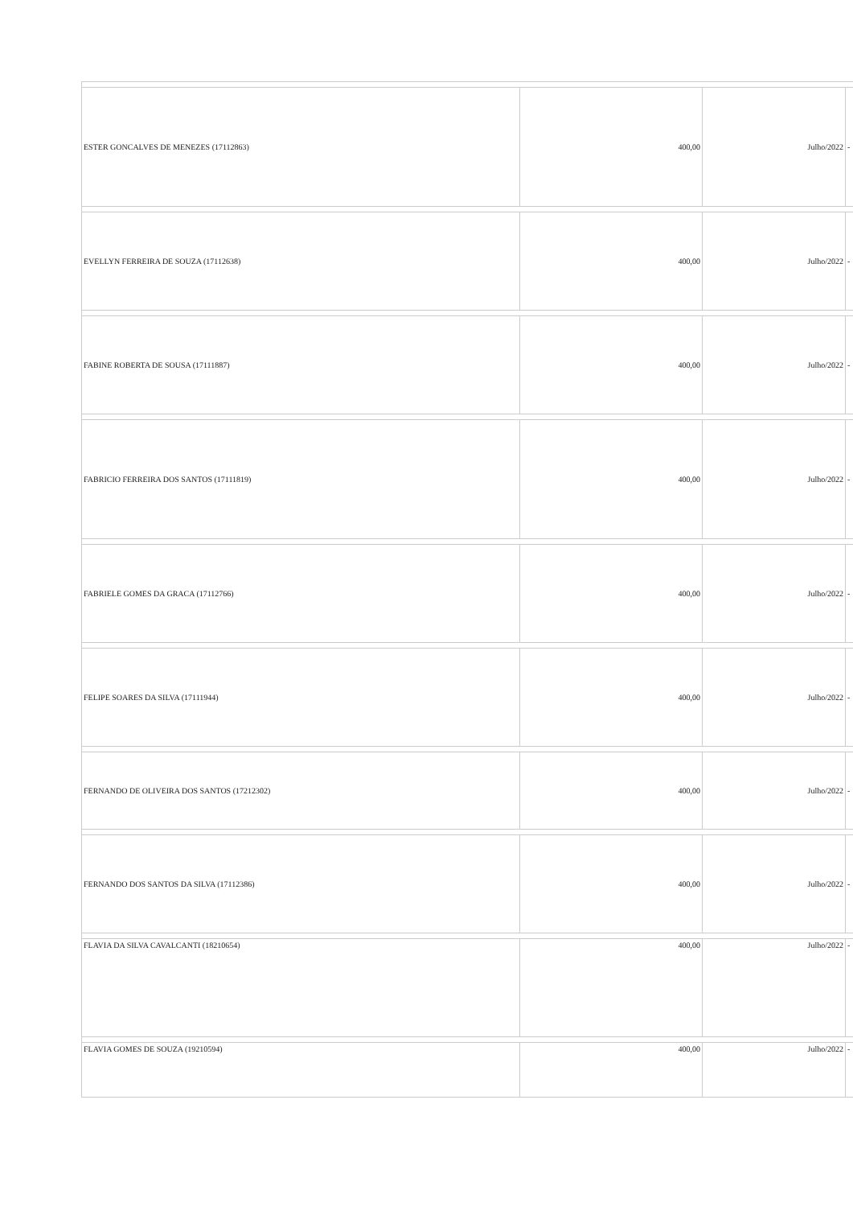| ESTER GONCALVES DE MENEZES (17112863) | 400,00 | Julho/2022 | - |
| EVELLYN FERREIRA DE SOUZA (17112638) | 400,00 | Julho/2022 | - |
| FABINE ROBERTA DE SOUSA (17111887) | 400,00 | Julho/2022 | - |
| FABRICIO FERREIRA DOS SANTOS (17111819) | 400,00 | Julho/2022 | - |
| FABRIELE GOMES DA GRACA (17112766) | 400,00 | Julho/2022 | - |
| FELIPE SOARES DA SILVA (17111944) | 400,00 | Julho/2022 | - |
| FERNANDO DE OLIVEIRA DOS SANTOS (17212302) | 400,00 | Julho/2022 | - |
| FERNANDO DOS SANTOS DA SILVA (17112386) | 400,00 | Julho/2022 | - |
| FLAVIA DA SILVA CAVALCANTI (18210654) | 400,00 | Julho/2022 | - |
| FLAVIA GOMES DE SOUZA (19210594) | 400,00 | Julho/2022 | - |